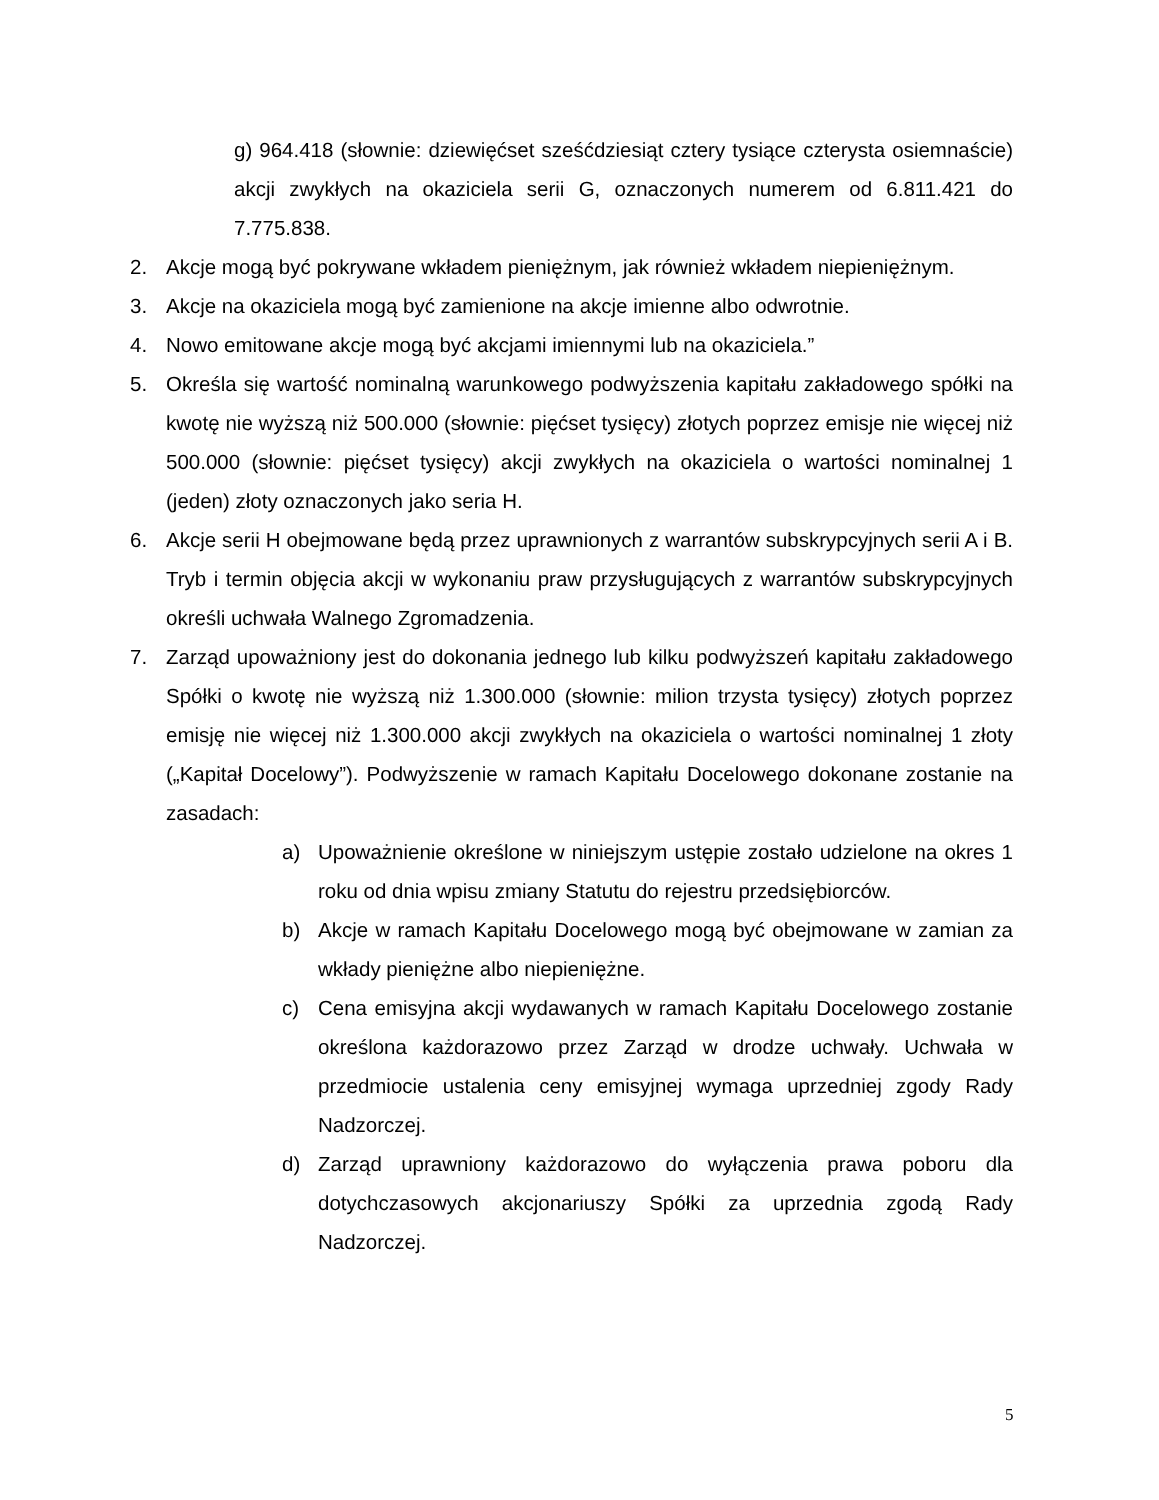g) 964.418 (słownie: dziewięćset sześćdziesiąt cztery tysiące czterysta osiemnaście) akcji zwykłych na okaziciela serii G, oznaczonych numerem od 6.811.421 do 7.775.838.
2. Akcje mogą być pokrywane wkładem pieniężnym, jak również wkładem niepieniężnym.
3. Akcje na okaziciela mogą być zamienione na akcje imienne albo odwrotnie.
4. Nowo emitowane akcje mogą być akcjami imiennymi lub na okaziciela.”
5. Określa się wartość nominalną warunkowego podwyższenia kapitału zakładowego spółki na kwotę nie wyższą niż 500.000 (słownie: pięćset tysięcy) złotych poprzez emisje nie więcej niż 500.000 (słownie: pięćset tysięcy) akcji zwykłych na okaziciela o wartości nominalnej 1 (jeden) złoty oznaczonych jako seria H.
6. Akcje serii H obejmowane będą przez uprawnionych z warrantów subskrypcyjnych serii A i B. Tryb i termin objęcia akcji w wykonaniu praw przysługujących z warrantów subskrypcyjnych określi uchwała Walnego Zgromadzenia.
7. Zarząd upoważniony jest do dokonania jednego lub kilku podwyższeń kapitału zakładowego Spółki o kwotę nie wyższą niż 1.300.000 (słownie: milion trzysta tysięcy) złotych poprzez emisję nie więcej niż 1.300.000 akcji zwykłych na okaziciela o wartości nominalnej 1 złoty („Kapitał Docelowy”). Podwyższenie w ramach Kapitału Docelowego dokonane zostanie na zasadach:
a) Upoważnienie określone w niniejszym ustępie zostało udzielone na okres 1 roku od dnia wpisu zmiany Statutu do rejestru przedsiębiorców.
b) Akcje w ramach Kapitału Docelowego mogą być obejmowane w zamian za wkłady pieniężne albo niepieniężne.
c) Cena emisyjna akcji wydawanych w ramach Kapitału Docelowego zostanie określona każdorazowo przez Zarząd w drodze uchwały. Uchwała w przedmiocie ustalenia ceny emisyjnej wymaga uprzedniej zgody Rady Nadzorczej.
d) Zarząd uprawniony każdorazowo do wyłączenia prawa poboru dla dotychczasowych akcjonariuszy Spółki za uprzednia zgodą Rady Nadzorczej.
5